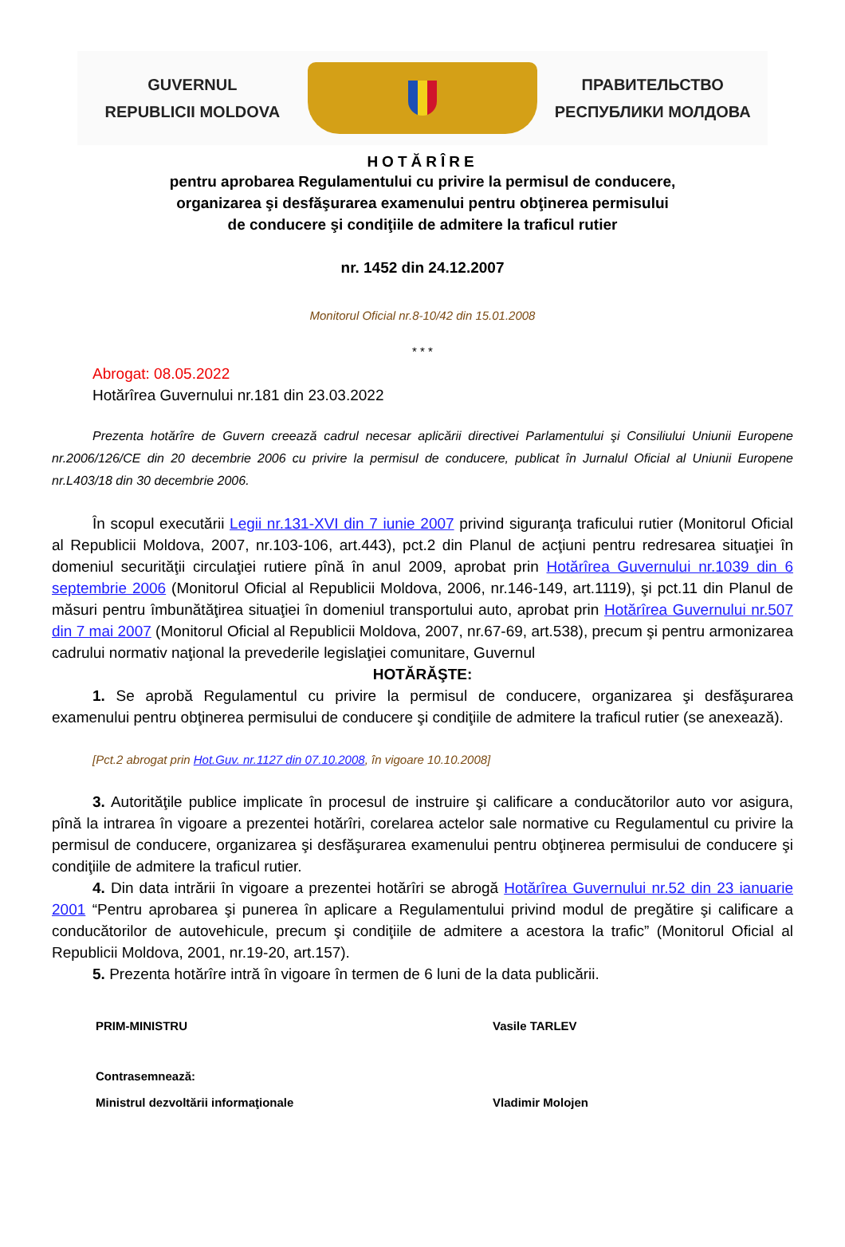GUVERNUL
REPUBLICII MOLDOVA
ПРАВИТЕЛЬСТВО
РЕСПУБЛИКИ МОЛДОВА
HOTĂRÎRE
pentru aprobarea Regulamentului cu privire la permisul de conducere,
organizarea şi desfăşurarea examenului pentru obţinerea permisului
de conducere şi condiţiile de admitere la traficul rutier
nr. 1452 din 24.12.2007
Monitorul Oficial nr.8-10/42 din 15.01.2008
* * *
Abrogat: 08.05.2022
Hotărîrea Guvernului nr.181 din 23.03.2022
Prezenta hotărîre de Guvern creează cadrul necesar aplicării directivei Parlamentului şi Consiliului Uniunii Europene nr.2006/126/CE din 20 decembrie 2006 cu privire la permisul de conducere, publicat în Jurnalul Oficial al Uniunii Europene nr.L403/18 din 30 decembrie 2006.
În scopul executării Legii nr.131-XVI din 7 iunie 2007 privind siguranţa traficului rutier (Monitorul Oficial al Republicii Moldova, 2007, nr.103-106, art.443), pct.2 din Planul de acţiuni pentru redresarea situaţiei în domeniul securităţii circulaţiei rutiere pînă în anul 2009, aprobat prin Hotărîrea Guvernului nr.1039 din 6 septembrie 2006 (Monitorul Oficial al Republicii Moldova, 2006, nr.146-149, art.1119), şi pct.11 din Planul de măsuri pentru îmbunătăţirea situaţiei în domeniul transportului auto, aprobat prin Hotărîrea Guvernului nr.507 din 7 mai 2007 (Monitorul Oficial al Republicii Moldova, 2007, nr.67-69, art.538), precum şi pentru armonizarea cadrului normativ naţional la prevederile legislaţiei comunitare, Guvernul
HOTĂRĂŞTE:
1. Se aprobă Regulamentul cu privire la permisul de conducere, organizarea şi desfăşurarea examenului pentru obţinerea permisului de conducere şi condiţiile de admitere la traficul rutier (se anexează).
[Pct.2 abrogat prin Hot.Guv. nr.1127 din 07.10.2008, în vigoare 10.10.2008]
3. Autorităţile publice implicate în procesul de instruire şi calificare a conducătorilor auto vor asigura, pînă la intrarea în vigoare a prezentei hotărîri, corelarea actelor sale normative cu Regulamentul cu privire la permisul de conducere, organizarea şi desfăşurarea examenului pentru obţinerea permisului de conducere şi condiţiile de admitere la traficul rutier.
4. Din data intrării în vigoare a prezentei hotărîri se abrogă Hotărîrea Guvernului nr.52 din 23 ianuarie 2001 “Pentru aprobarea şi punerea în aplicare a Regulamentului privind modul de pregătire şi calificare a conducătorilor de autovehicule, precum şi condiţiile de admitere a acestora la trafic” (Monitorul Oficial al Republicii Moldova, 2001, nr.19-20, art.157).
5. Prezenta hotărîre intră în vigoare în termen de 6 luni de la data publicării.
PRIM-MINISTRU Vasile TARLEV
Contrasemnează:
Ministrul dezvoltării informaţionale Vladimir Molojen